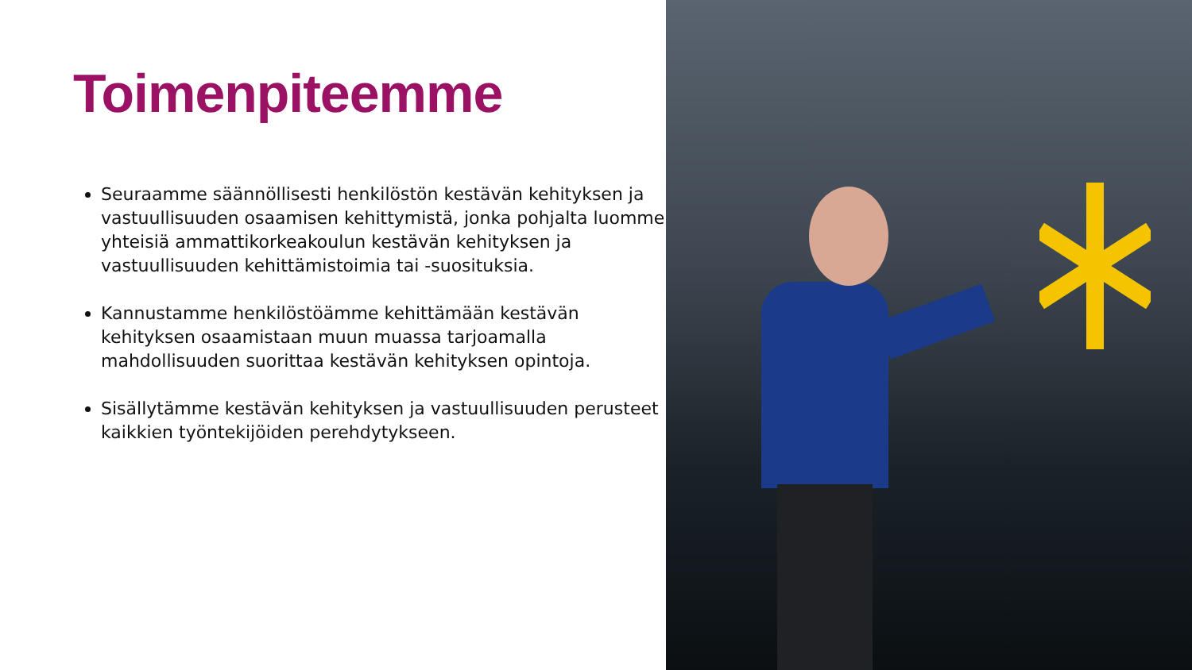Toimenpiteemme
Seuraamme säännöllisesti henkilöstön kestävän kehityksen ja vastuullisuuden osaamisen kehittymistä, jonka pohjalta luomme yhteisiä ammattikorkeakoulun kestävän kehityksen ja vastuullisuuden kehittämistoimia tai -suosituksia.
Kannustamme henkilöstöämme kehittämään kestävän kehityksen osaamistaan muun muassa tarjoamalla mahdollisuuden suorittaa kestävän kehityksen opintoja.
Sisällytämme kestävän kehityksen ja vastuullisuuden perusteet kaikkien työntekijöiden perehdytykseen.